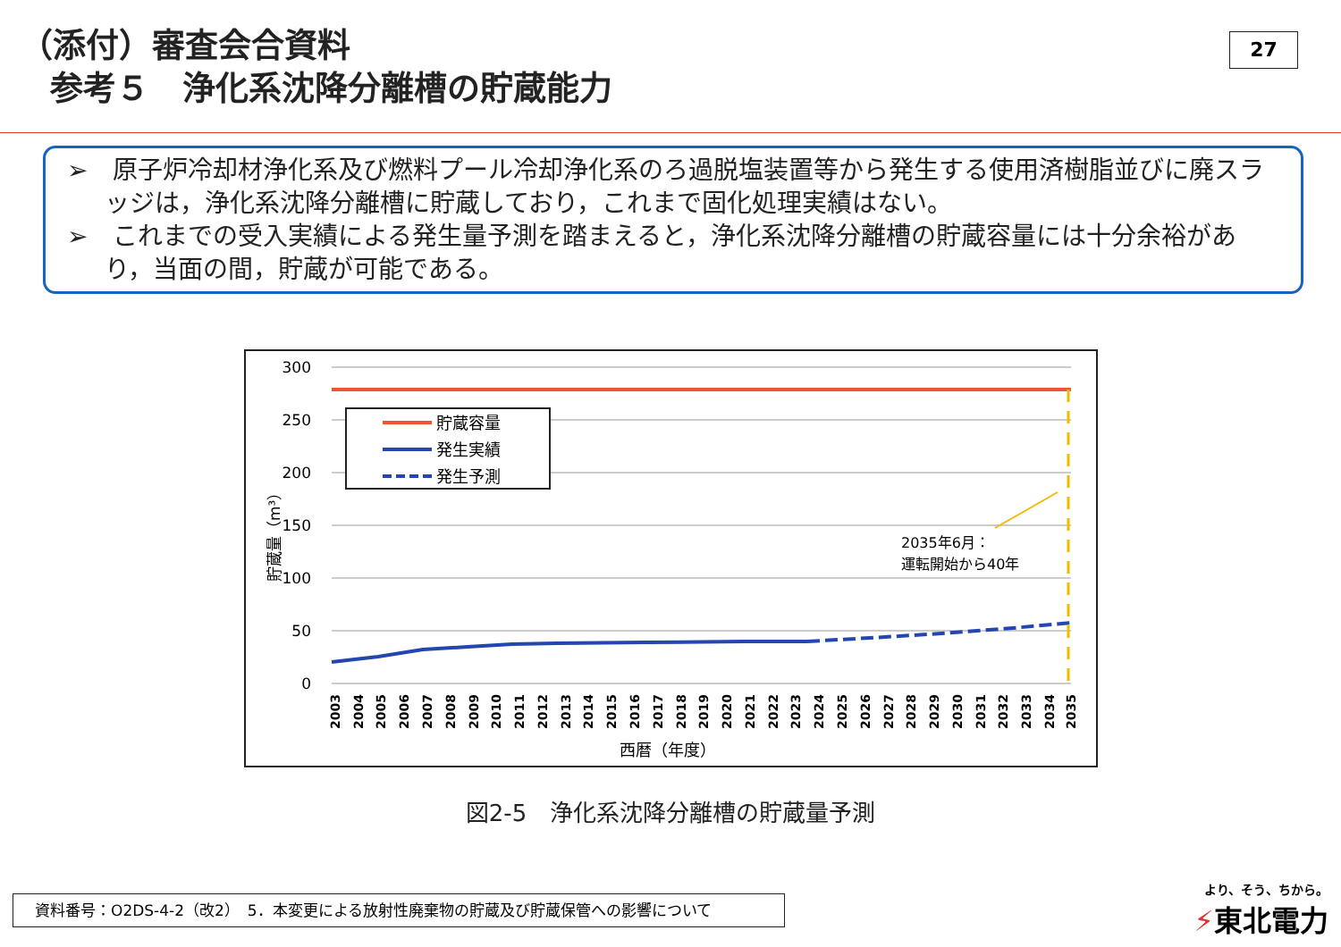27
（添付）審査会合資料
参考５　浄化系沈降分離槽の貯蔵能力
➢　原子炉冷却材浄化系及び燃料プール冷却浄化系のろ過脱塩装置等から発生する使用済樹脂並びに廃スラッジは，浄化系沈降分離槽に貯蔵しており，これまで固化処理実績はない。
➢　これまでの受入実績による発生量予測を踏まえると，浄化系沈降分離槽の貯蔵容量には十分余裕があり，当面の間，貯蔵が可能である。
300
250
200
150
100
50
0
貯蔵量（m³）
2035年6月：
運転開始から40年
貯蔵容量
発生実績
発生予測
2003
2004
2005
2006
2007
2008
2009
2010
2011
2012
2013
2014
2015
2016
2017
2018
2019
2020
2021
2022
2023
2024
2025
2026
2027
2028
2029
2030
2031
2032
2033
2034
2035
西暦（年度）
図2-5　浄化系沈降分離槽の貯蔵量予測
資料番号：O2DS-4-2（改2）　5．本変更による放射性廃棄物の貯蔵及び貯蔵保管への影響について
より、そう、ちから。
⚡東北電力